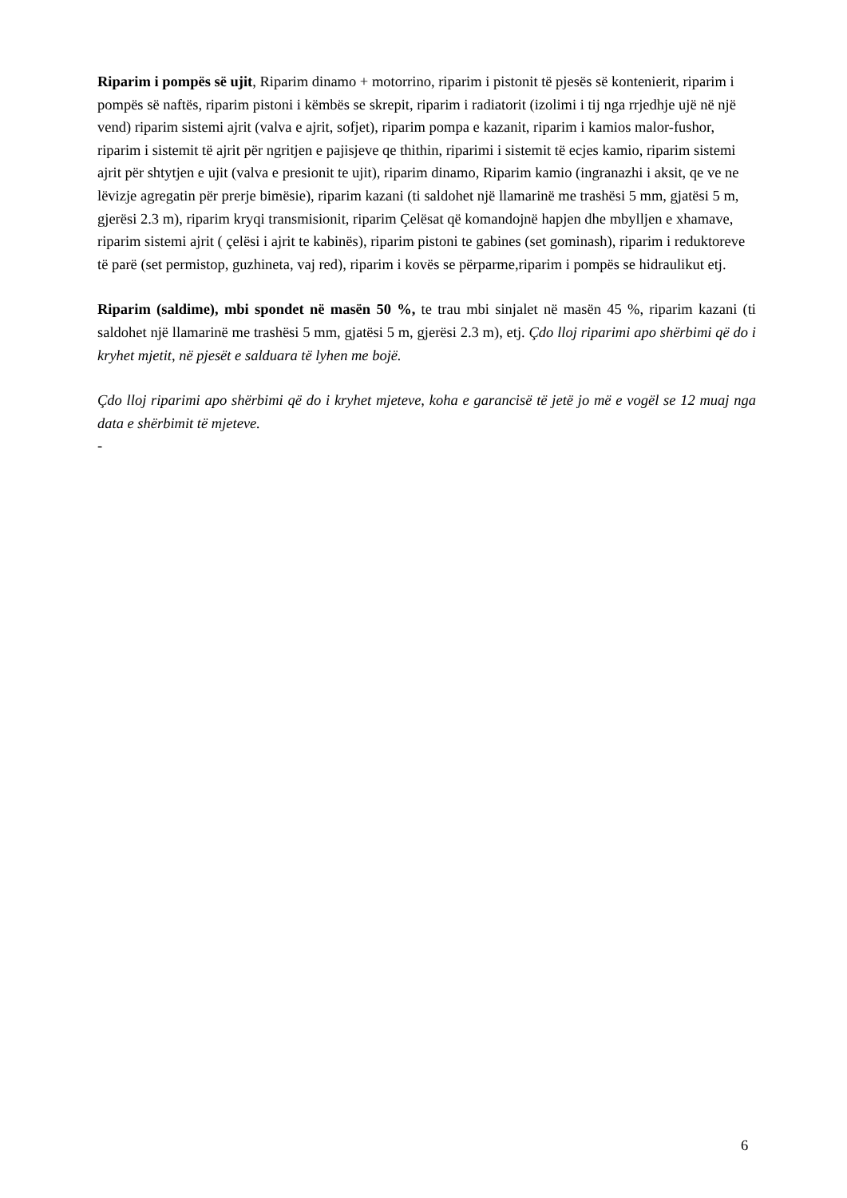Riparim i pompës së ujit, Riparim dinamo + motorrino, riparim i pistonit të pjesës së kontenierit, riparim i pompës së naftës, riparim pistoni i këmbës se skrepit, riparim i radiatorit (izolimi i tij nga rrjedhje ujë në një vend) riparim sistemi ajrit (valva e ajrit, sofjet), riparim pompa e kazanit, riparim i kamios malor-fushor, riparim i sistemit të ajrit për ngritjen e pajisjeve qe thithin, riparimi i sistemit të ecjes kamio, riparim sistemi ajrit për shtytjen e ujit (valva e presionit te ujit), riparim dinamo, Riparim kamio (ingranazhi i aksit, qe ve ne lëvizje agregatin për prerje bimësie), riparim kazani (ti saldohet një llamarinë me trashësi 5 mm, gjatësi 5 m, gjerësi 2.3 m), riparim kryqi transmisionit, riparim Çelësat që komandojnë hapjen dhe mbylljen e xhamave, riparim sistemi ajrit ( çelësi i ajrit te kabinës), riparim pistoni te gabines (set gominash), riparim i reduktoreve të parë (set permistop, guzhineta, vaj red), riparim i kovës se përparme,riparim i pompës se hidraulikut etj.
Riparim (saldime), mbi spondet në masën 50 %, te trau mbi sinjalet në masën 45 %, riparim kazani (ti saldohet një llamarinë me trashësi 5 mm, gjatësi 5 m, gjerësi 2.3 m), etj. Çdo lloj riparimi apo shërbimi që do i kryhet mjetit, në pjesët e salduara të lyhen me bojë.
Çdo lloj riparimi apo shërbimi që do i kryhet mjeteve, koha e garancisë të jetë jo më e vogël se 12 muaj nga data e shërbimit të mjeteve.
-
6